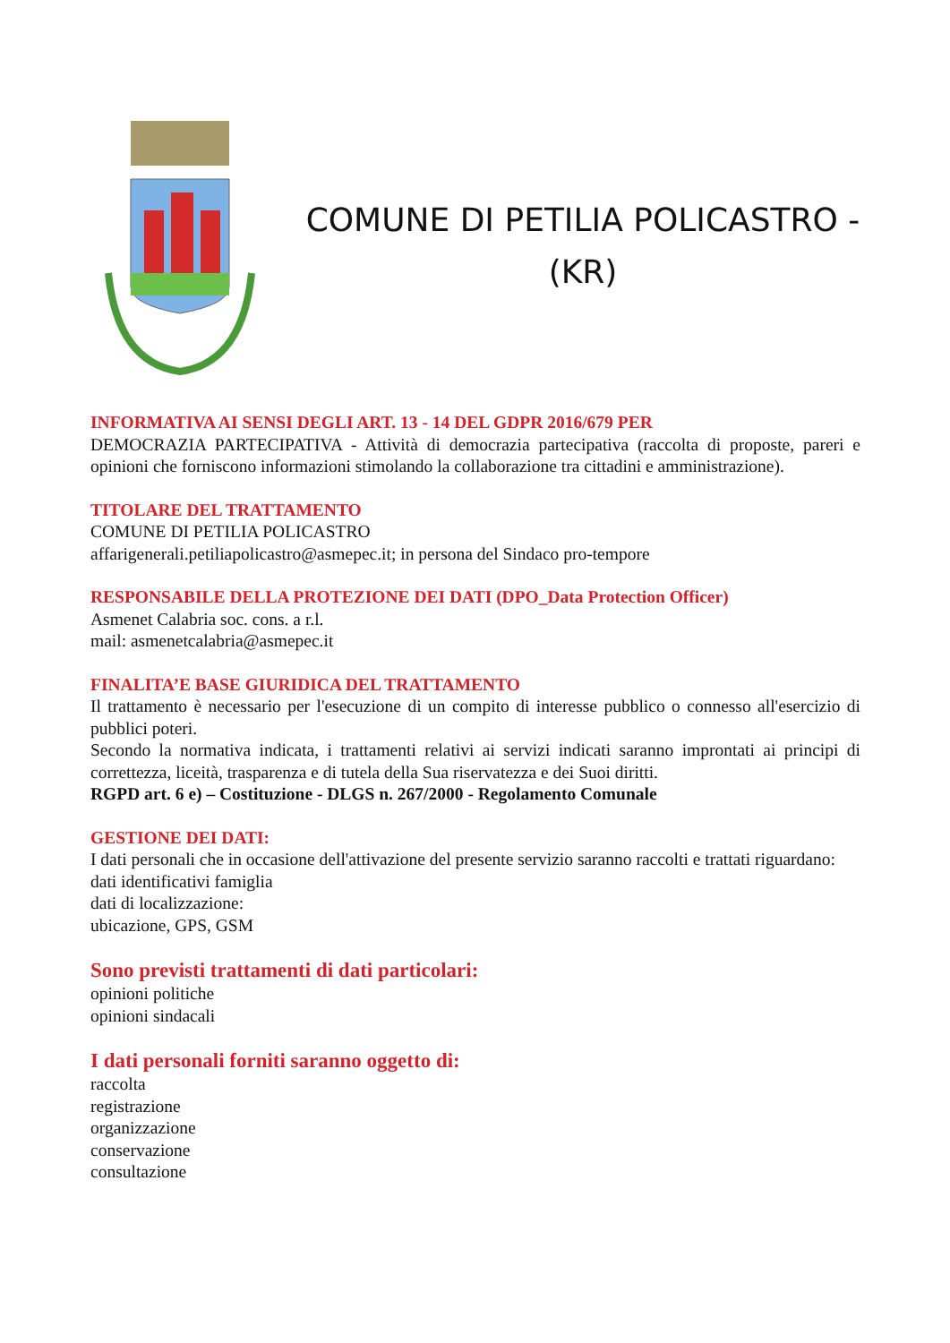COMUNE DI PETILIA POLICASTRO -
(KR)
INFORMATIVA AI SENSI DEGLI ART. 13 - 14 DEL GDPR 2016/679 PER
DEMOCRAZIA PARTECIPATIVA - Attività di democrazia partecipativa (raccolta di proposte, pareri e opinioni che forniscono informazioni stimolando la collaborazione tra cittadini e amministrazione).
TITOLARE DEL TRATTAMENTO
COMUNE DI PETILIA POLICASTRO
affarigenerali.petiliapolicastro@asmepec.it; in persona del Sindaco pro-tempore
RESPONSABILE DELLA PROTEZIONE DEI DATI (DPO_Data Protection Officer)
Asmenet Calabria soc. cons. a r.l.
mail: asmenetcalabria@asmepec.it
FINALITA’E BASE GIURIDICA DEL TRATTAMENTO
Il trattamento è necessario per l'esecuzione di un compito di interesse pubblico o connesso all'esercizio di pubblici poteri.
Secondo la normativa indicata, i trattamenti relativi ai servizi indicati saranno improntati ai principi di correttezza, liceità, trasparenza e di tutela della Sua riservatezza e dei Suoi diritti.
RGPD art. 6 e) – Costituzione - DLGS n. 267/2000 - Regolamento Comunale
GESTIONE DEI DATI:
I dati personali che in occasione dell'attivazione del presente servizio saranno raccolti e trattati riguardano:
dati identificativi famiglia
dati di localizzazione:
ubicazione, GPS, GSM
Sono previsti trattamenti di dati particolari:
opinioni politiche
opinioni sindacali
I dati personali forniti saranno oggetto di:
raccolta
registrazione
organizzazione
conservazione
consultazione